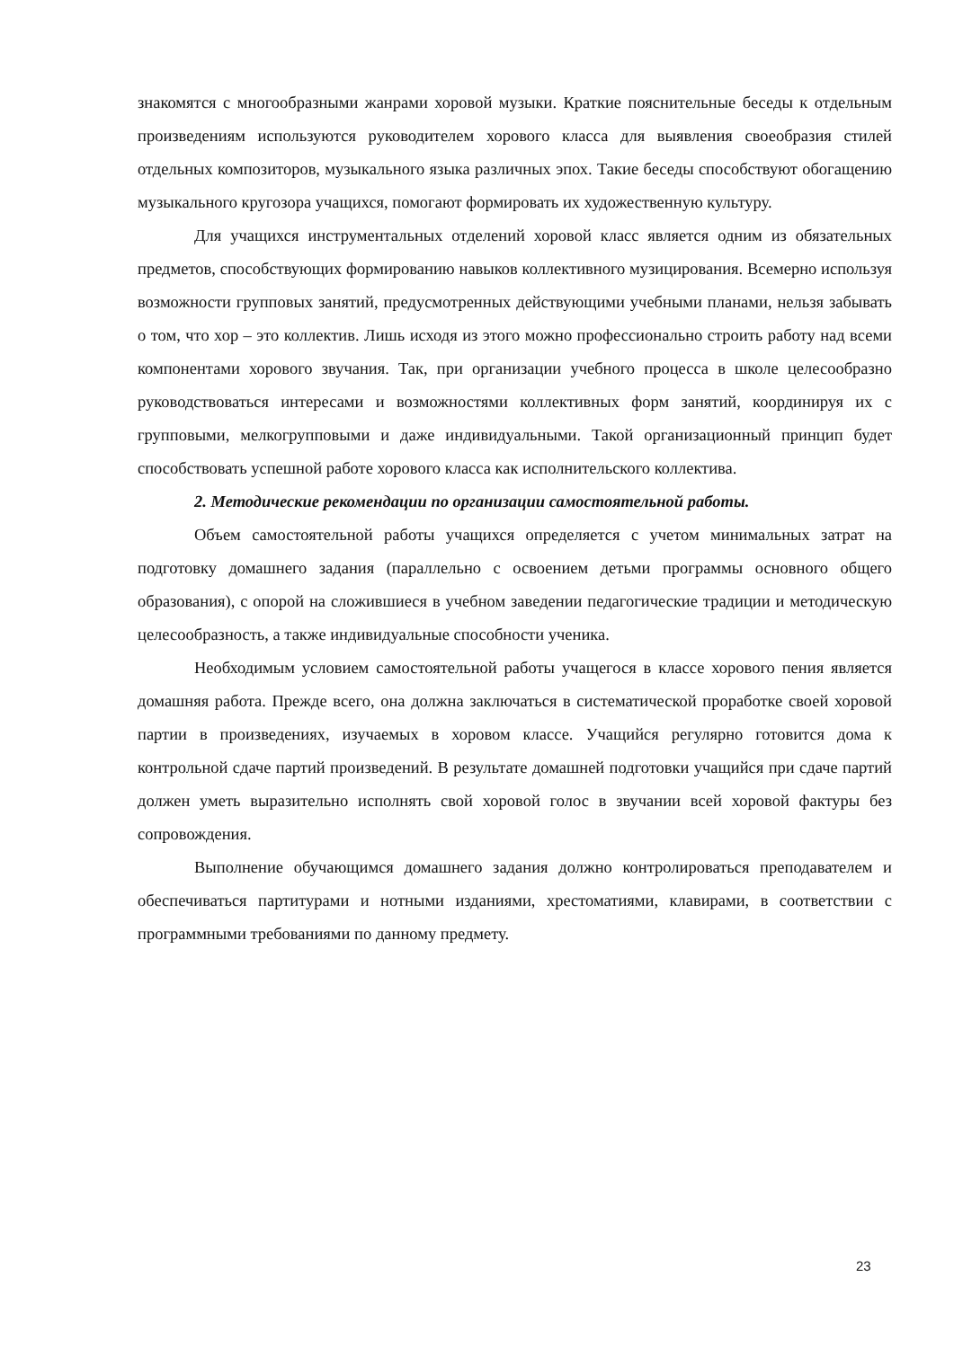знакомятся с многообразными жанрами хоровой музыки. Краткие пояснительные беседы к отдельным произведениям используются руководителем хорового класса для выявления своеобразия стилей отдельных композиторов, музыкального языка различных эпох. Такие беседы способствуют обогащению музыкального кругозора учащихся, помогают формировать их художественную культуру.
Для учащихся инструментальных отделений хоровой класс является одним из обязательных предметов, способствующих формированию навыков коллективного музицирования. Всемерно используя возможности групповых занятий, предусмотренных действующими учебными планами, нельзя забывать о том, что хор – это коллектив. Лишь исходя из этого можно профессионально строить работу над всеми компонентами хорового звучания. Так, при организации учебного процесса в школе целесообразно руководствоваться интересами и возможностями коллективных форм занятий, координируя их с групповыми, мелкогрупповыми и даже индивидуальными. Такой организационный принцип будет способствовать успешной работе хорового класса как исполнительского коллектива.
2. Методические рекомендации по организации самостоятельной работы.
Объем самостоятельной работы учащихся определяется с учетом минимальных затрат на подготовку домашнего задания (параллельно с освоением детьми программы основного общего образования), с опорой на сложившиеся в учебном заведении педагогические традиции и методическую целесообразность, а также индивидуальные способности ученика.
Необходимым условием самостоятельной работы учащегося в классе хорового пения является домашняя работа. Прежде всего, она должна заключаться в систематической проработке своей хоровой партии в произведениях, изучаемых в хоровом классе. Учащийся регулярно готовится дома к контрольной сдаче партий произведений. В результате домашней подготовки учащийся при сдаче партий должен уметь выразительно исполнять свой хоровой голос в звучании всей хоровой фактуры без сопровождения.
Выполнение обучающимся домашнего задания должно контролироваться преподавателем и обеспечиваться партитурами и нотными изданиями, хрестоматиями, клавирами, в соответствии с программными требованиями по данному предмету.
23